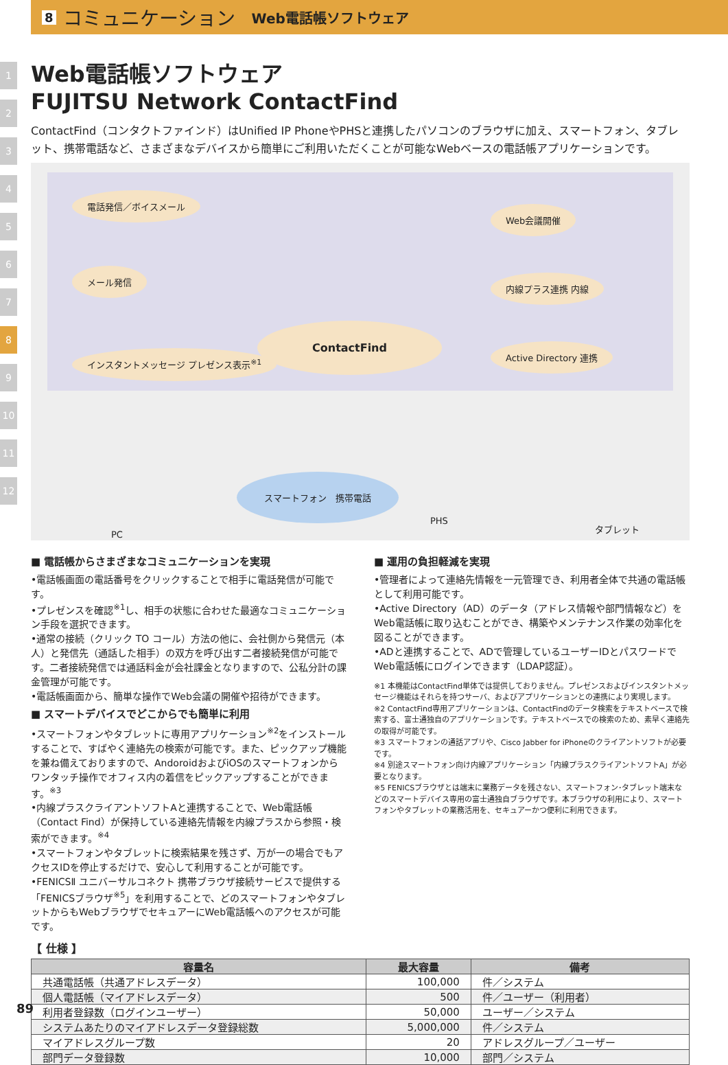8 コミュニケーション Web電話帳ソフトウェア
1
2
3
4
5
6
7
8
9
10
11
12
Web電話帳ソフトウェア
FUJITSU Network ContactFind
ContactFind（コンタクトファインド）はUnified IP PhoneやPHSと連携したパソコンのブラウザに加え、スマートフォン、タブレット、携帯電話など、さまざまなデバイスから簡単にご利用いただくことが可能なWebベースの電話帳アプリケーションです。
電話発信／ボイスメール
メール発信
インスタントメッセージ プレゼンス表示<sup>※1</sup>
ContactFind
Web会議開催
内線プラス連携 内線
Active Directory 連携
PC
スマートフォン　携帯電話
PHS
タブレット
■ 電話帳からさまざまなコミュニケーションを実現
•電話帳画面の電話番号をクリックすることで相手に電話発信が可能です。
•プレゼンスを確認<sup>※1</sup>し、相手の状態に合わせた最適なコミュニケーション手段を選択できます。
•通常の接続（クリック TO コール）方法の他に、会社側から発信元（本人）と発信先（通話した相手）の双方を呼び出す二者接続発信が可能です。二者接続発信では通話料金が会社課金となりますので、公私分計の課金管理が可能です。
•電話帳画面から、簡単な操作でWeb会議の開催や招待ができます。
■ スマートデバイスでどこからでも簡単に利用
•スマートフォンやタブレットに専用アプリケーション<sup>※2</sup>をインストールすることで、すばやく連絡先の検索が可能です。また、ピックアップ機能を兼ね備えておりますので、AndoroidおよびiOSのスマートフォンからワンタッチ操作でオフィス内の着信をピックアップすることができます。<sup>※3</sup>
•内線プラスクライアントソフトAと連携することで、Web電話帳（Contact Find）が保持している連絡先情報を内線プラスから参照・検索ができます。<sup>※4</sup>
•スマートフォンやタブレットに検索結果を残さず、万が一の場合でもアクセスIDを停止するだけで、安心して利用することが可能です。
•FENICSⅡ ユニバーサルコネクト 携帯ブラウザ接続サービスで提供する「FENICSブラウザ<sup>※5</sup>」を利用することで、どのスマートフォンやタブレットからもWebブラウザでセキュアーにWeb電話帳へのアクセスが可能です。
■ 運用の負担軽減を実現
•管理者によって連絡先情報を一元管理でき、利用者全体で共通の電話帳として利用可能です。
•Active Directory（AD）のデータ（アドレス情報や部門情報など）をWeb電話帳に取り込むことができ、構築やメンテナンス作業の効率化を図ることができます。
•ADと連携することで、ADで管理しているユーザーIDとパスワードでWeb電話帳にログインできます（LDAP認証）。
※1 本機能はContactFind単体では提供しておりません。プレゼンスおよびインスタントメッセージ機能はそれらを持つサーバ、およびアプリケーションとの連携により実現します。
※2 ContactFind専用アプリケーションは、ContactFindのデータ検索をテキストベースで検索する、富士通独自のアプリケーションです。テキストベースでの検索のため、素早く連絡先の取得が可能です。
※3 スマートフォンの通話アプリや、Cisco Jabber for iPhoneのクライアントソフトが必要です。
※4 別途スマートフォン向け内線アプリケーション「内線プラスクライアントソフトA」が必要となります。
※5 FENICSブラウザとは端末に業務データを残さない、スマートフォン･タブレット端末などのスマートデバイス専用の富士通独自ブラウザです。本ブラウザの利用により、スマートフォンやタブレットの業務活用を、セキュアーかつ便利に利用できます。
【 仕様 】
| 容量名 | 最大容量 | 備考 |
| --- | --- | --- |
| 共通電話帳（共通アドレスデータ） | 100,000 | 件／システム |
| 個人電話帳（マイアドレスデータ） | 500 | 件／ユーザー（利用者） |
| 利用者登録数（ログインユーザー） | 50,000 | ユーザー／システム |
| システムあたりのマイアドレスデータ登録総数 | 5,000,000 | 件／システム |
| マイアドレスグループ数 | 20 | アドレスグループ／ユーザー |
| 部門データ登録数 | 10,000 | 部門／システム |
89